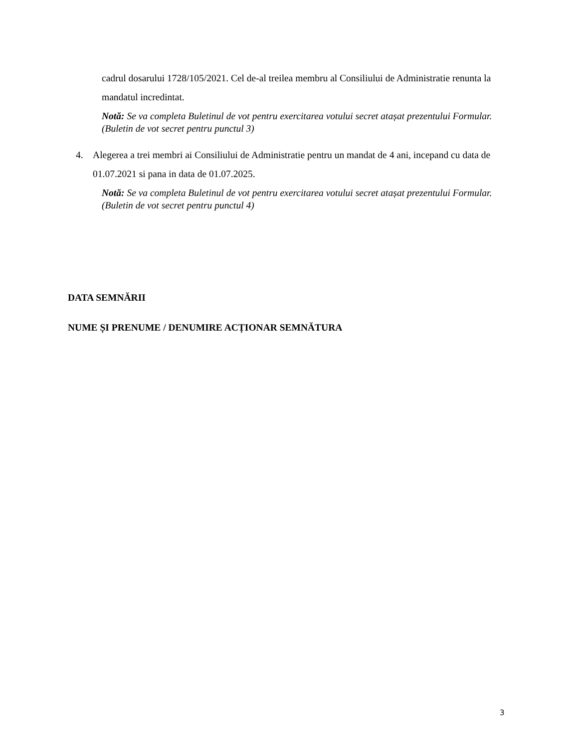cadrul dosarului 1728/105/2021. Cel de-al treilea membru al Consiliului de Administratie renunta la mandatul incredintat.
Notă: Se va completa Buletinul de vot pentru exercitarea votului secret atașat prezentului Formular.(Buletin de vot secret pentru punctul 3)
4. Alegerea a trei membri ai Consiliului de Administratie pentru un mandat de 4 ani, incepand cu data de 01.07.2021 si pana in data de 01.07.2025.
Notă: Se va completa Buletinul de vot pentru exercitarea votului secret atașat prezentului Formular. (Buletin de vot secret pentru punctul 4)
DATA SEMNĂRII
NUME ȘI PRENUME / DENUMIRE ACȚIONAR SEMNĂTURA
3